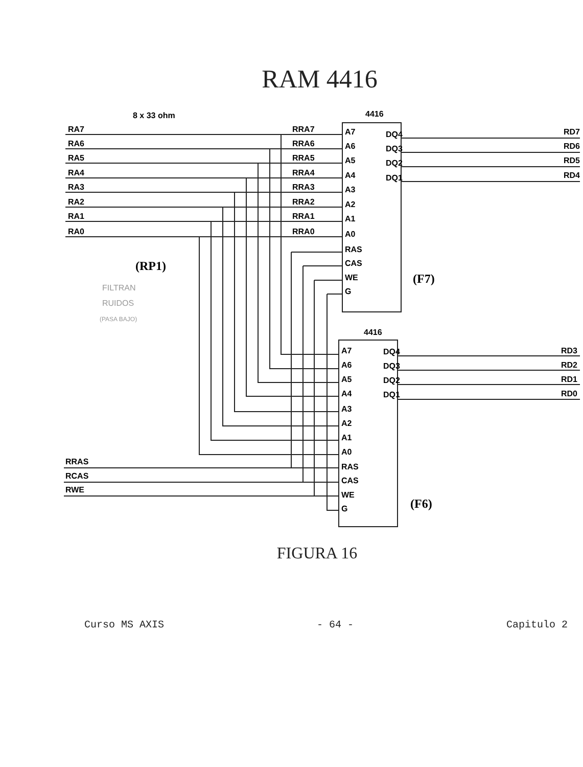RAM 4416
8 x 33 ohm
4416
4416
RA7
RA6
RA5
RA4
RA3
RA2
RA1
RA0
RRA7
RRA6
RRA5
RRA4
RRA3
RRA2
RRA1
RRA0
A7
A6
A5
A4
A3
A2
A1
A0
RAS
CAS
WE
G
DQ4
DQ3
DQ2
DQ1
RD7
RD6
RD5
RD4
A7
A6
A5
A4
A3
A2
A1
A0
RAS
CAS
WE
G
DQ4
DQ3
DQ2
DQ1
RD3
RD2
RD1
RD0
RRAS
RCAS
RWE
(RP1)
(F7)
(F6)
FILTRAN
RUIDOS
(PASA BAJO)
FIGURA 16
Curso MS AXIS - 64 - Capitulo 2